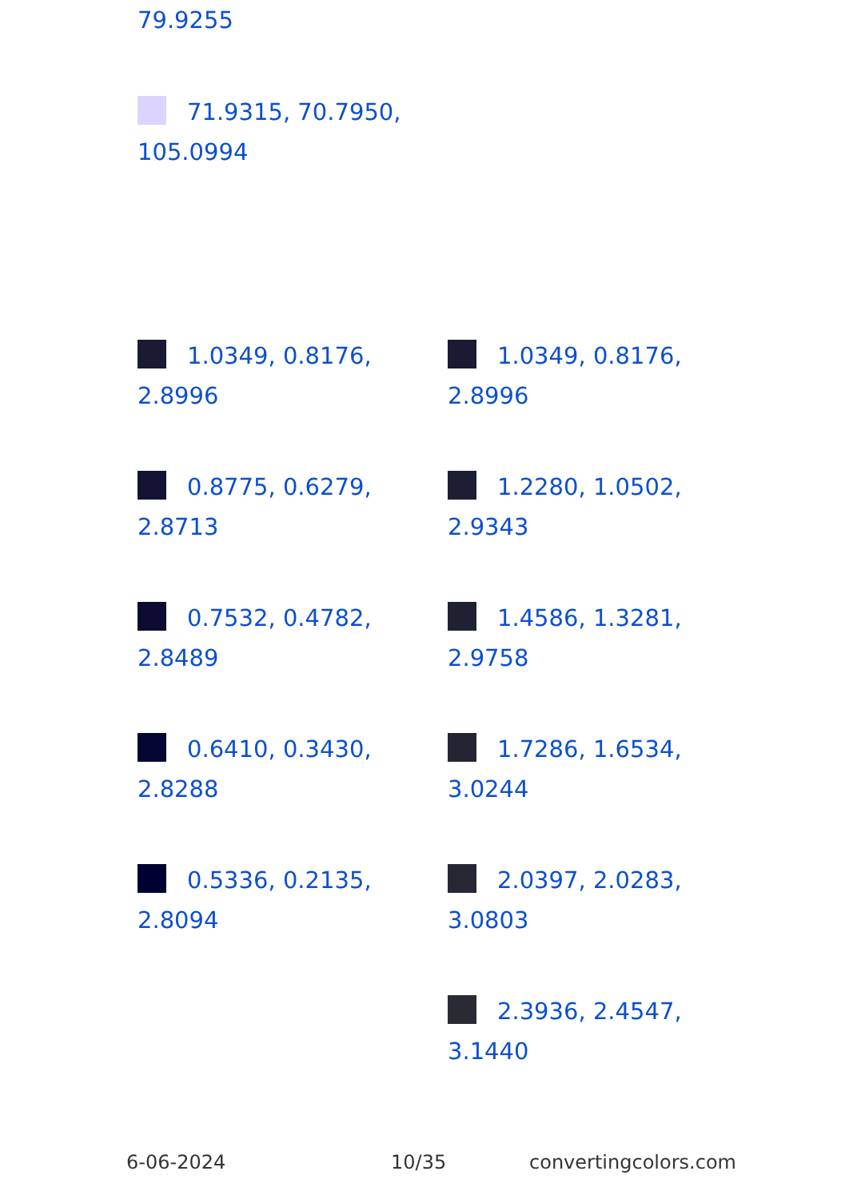79.9255
71.9315, 70.7950, 105.0994
1.0349, 0.8176, 2.8996
1.0349, 0.8176, 2.8996
0.8775, 0.6279, 2.8713
1.2280, 1.0502, 2.9343
0.7532, 0.4782, 2.8489
1.4586, 1.3281, 2.9758
0.6410, 0.3430, 2.8288
1.7286, 1.6534, 3.0244
0.5336, 0.2135, 2.8094
2.0397, 2.0283, 3.0803
2.3936, 2.4547, 3.1440
6-06-2024 10/35 convertingcolors.com